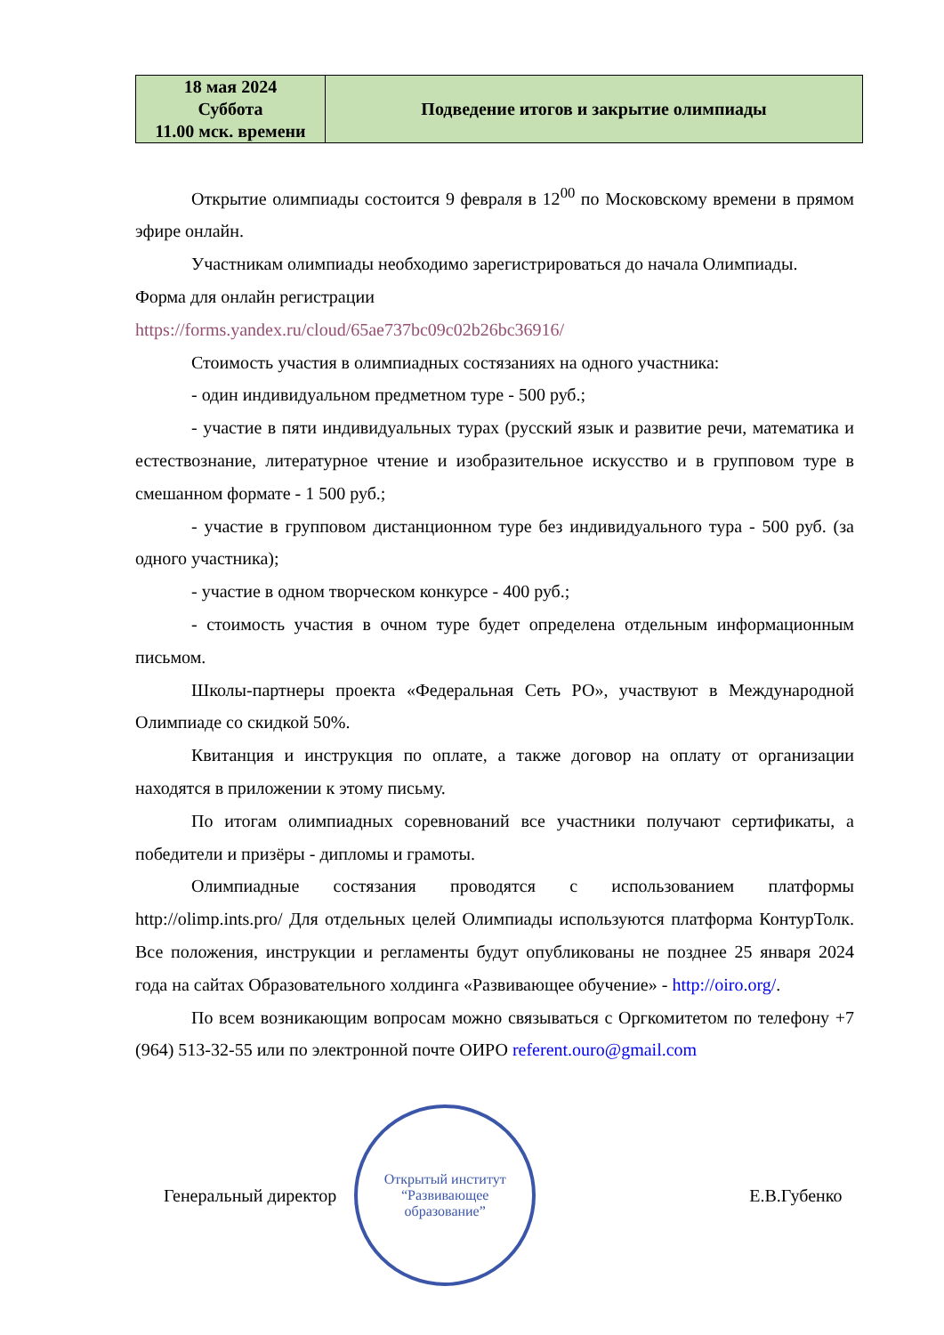| 18 мая 2024 Суббота 11.00 мск. времени | Подведение итогов и закрытие олимпиады |
Открытие олимпиады состоится 9 февраля в 12<sup>00</sup> по Московскому времени в прямом эфире онлайн.
Участникам олимпиады необходимо зарегистрироваться до начала Олимпиады.
Форма для онлайн регистрации
https://forms.yandex.ru/cloud/65ae737bc09c02b26bc36916/
Стоимость участия в олимпиадных состязаниях на одного участника:
- один индивидуальном предметном туре - 500 руб.;
- участие в пяти индивидуальных турах (русский язык и развитие речи, математика и естествознание, литературное чтение и изобразительное искусство и в групповом туре в смешанном формате - 1 500 руб.;
- участие в групповом дистанционном туре без индивидуального тура - 500 руб. (за одного участника);
- участие в одном творческом конкурсе - 400 руб.;
- стоимость участия в очном туре будет определена отдельным информационным письмом.
Школы-партнеры проекта «Федеральная Сеть РО», участвуют в Международной Олимпиаде со скидкой 50%.
Квитанция и инструкция по оплате, а также договор на оплату от организации находятся в приложении к этому письму.
По итогам олимпиадных соревнований все участники получают сертификаты, а победители и призёры - дипломы и грамоты.
Олимпиадные состязания проводятся с использованием платформы http://olimp.ints.pro/ Для отдельных целей Олимпиады используются платформа КонтурТолк. Все положения, инструкции и регламенты будут опубликованы не позднее 25 января 2024 года на сайтах Образовательного холдинга «Развивающее обучение» - http://oiro.org/.
По всем возникающим вопросам можно связываться с Оргкомитетом по телефону +7 (964) 513-32-55 или по электронной почте ОИРО referent.ouro@gmail.com
Генеральный директор
Открытый институт
“Развивающее
образование”
Е.В.Губенко